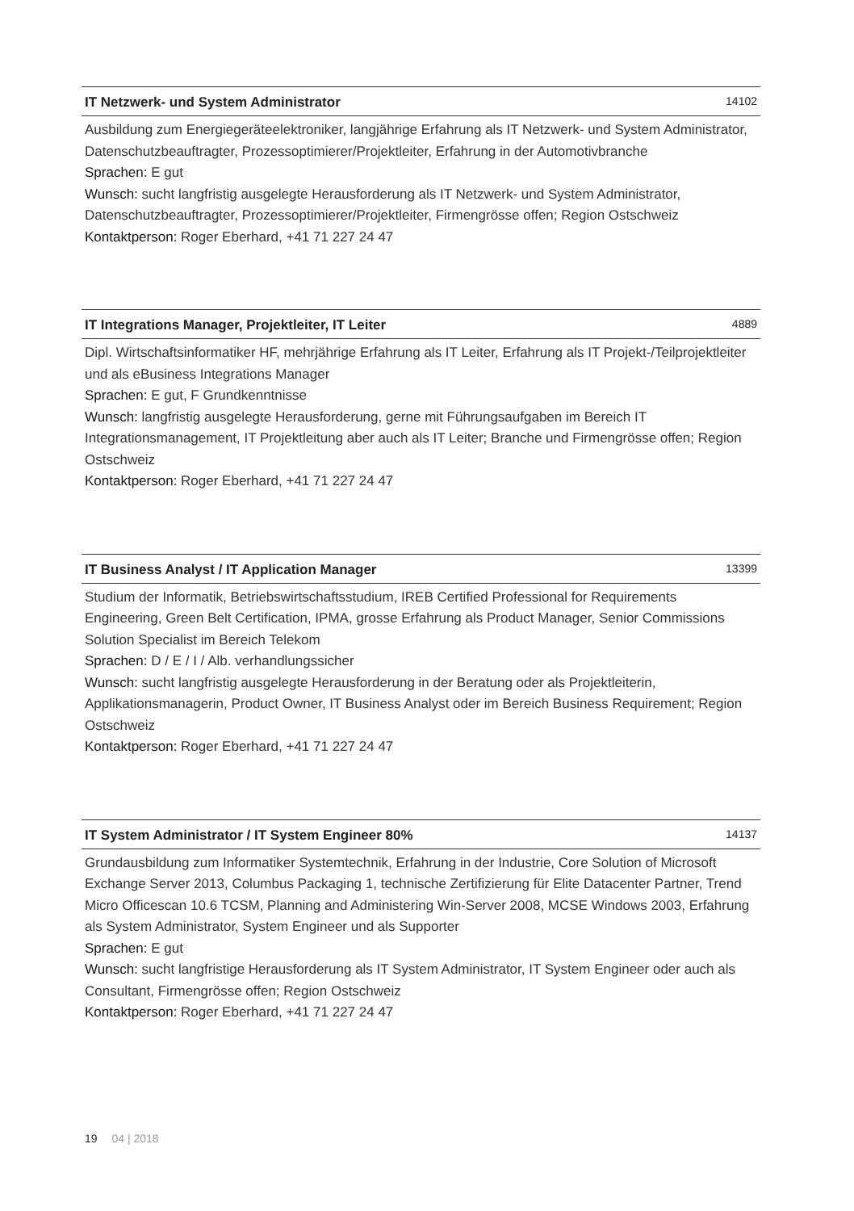IT Netzwerk- und System Administrator 14102
Ausbildung zum Energiegeräteelektroniker, langjährige Erfahrung als IT Netzwerk- und System Administrator, Datenschutzbeauftragter, Prozessoptimierer/Projektleiter, Erfahrung in der Automotivbranche
Sprachen: E gut
Wunsch: sucht langfristig ausgelegte Herausforderung als IT Netzwerk- und System Administrator, Datenschutzbeauftragter, Prozessoptimierer/Projektleiter, Firmengrösse offen; Region Ostschweiz
Kontaktperson: Roger Eberhard, +41 71 227 24 47
IT Integrations Manager, Projektleiter, IT Leiter 4889
Dipl. Wirtschaftsinformatiker HF, mehrjährige Erfahrung als IT Leiter, Erfahrung als IT Projekt-/Teilprojektleiter und als eBusiness Integrations Manager
Sprachen: E gut, F Grundkenntnisse
Wunsch: langfristig ausgelegte Herausforderung, gerne mit Führungsaufgaben im Bereich IT Integrationsmanagement, IT Projektleitung aber auch als IT Leiter; Branche und Firmengrösse offen; Region Ostschweiz
Kontaktperson: Roger Eberhard, +41 71 227 24 47
IT Business Analyst / IT Application Manager 13399
Studium der Informatik, Betriebswirtschaftsstudium, IREB Certified Professional for Requirements Engineering, Green Belt Certification, IPMA, grosse Erfahrung als Product Manager, Senior Commissions Solution Specialist im Bereich Telekom
Sprachen: D / E / I / Alb. verhandlungssicher
Wunsch: sucht langfristig ausgelegte Herausforderung in der Beratung oder als Projektleiterin, Applikationsmanagerin, Product Owner, IT Business Analyst oder im Bereich Business Requirement; Region Ostschweiz
Kontaktperson: Roger Eberhard, +41 71 227 24 47
IT System Administrator / IT System Engineer 80% 14137
Grundausbildung zum Informatiker Systemtechnik, Erfahrung in der Industrie, Core Solution of Microsoft Exchange Server 2013, Columbus Packaging 1, technische Zertifizierung für Elite Datacenter Partner, Trend Micro Officescan 10.6 TCSM, Planning and Administering Win-Server 2008, MCSE Windows 2003, Erfahrung als System Administrator, System Engineer und als Supporter
Sprachen: E gut
Wunsch: sucht langfristige Herausforderung als IT System Administrator, IT System Engineer oder auch als Consultant, Firmengrösse offen; Region Ostschweiz
Kontaktperson: Roger Eberhard, +41 71 227 24 47
19 04 | 2018